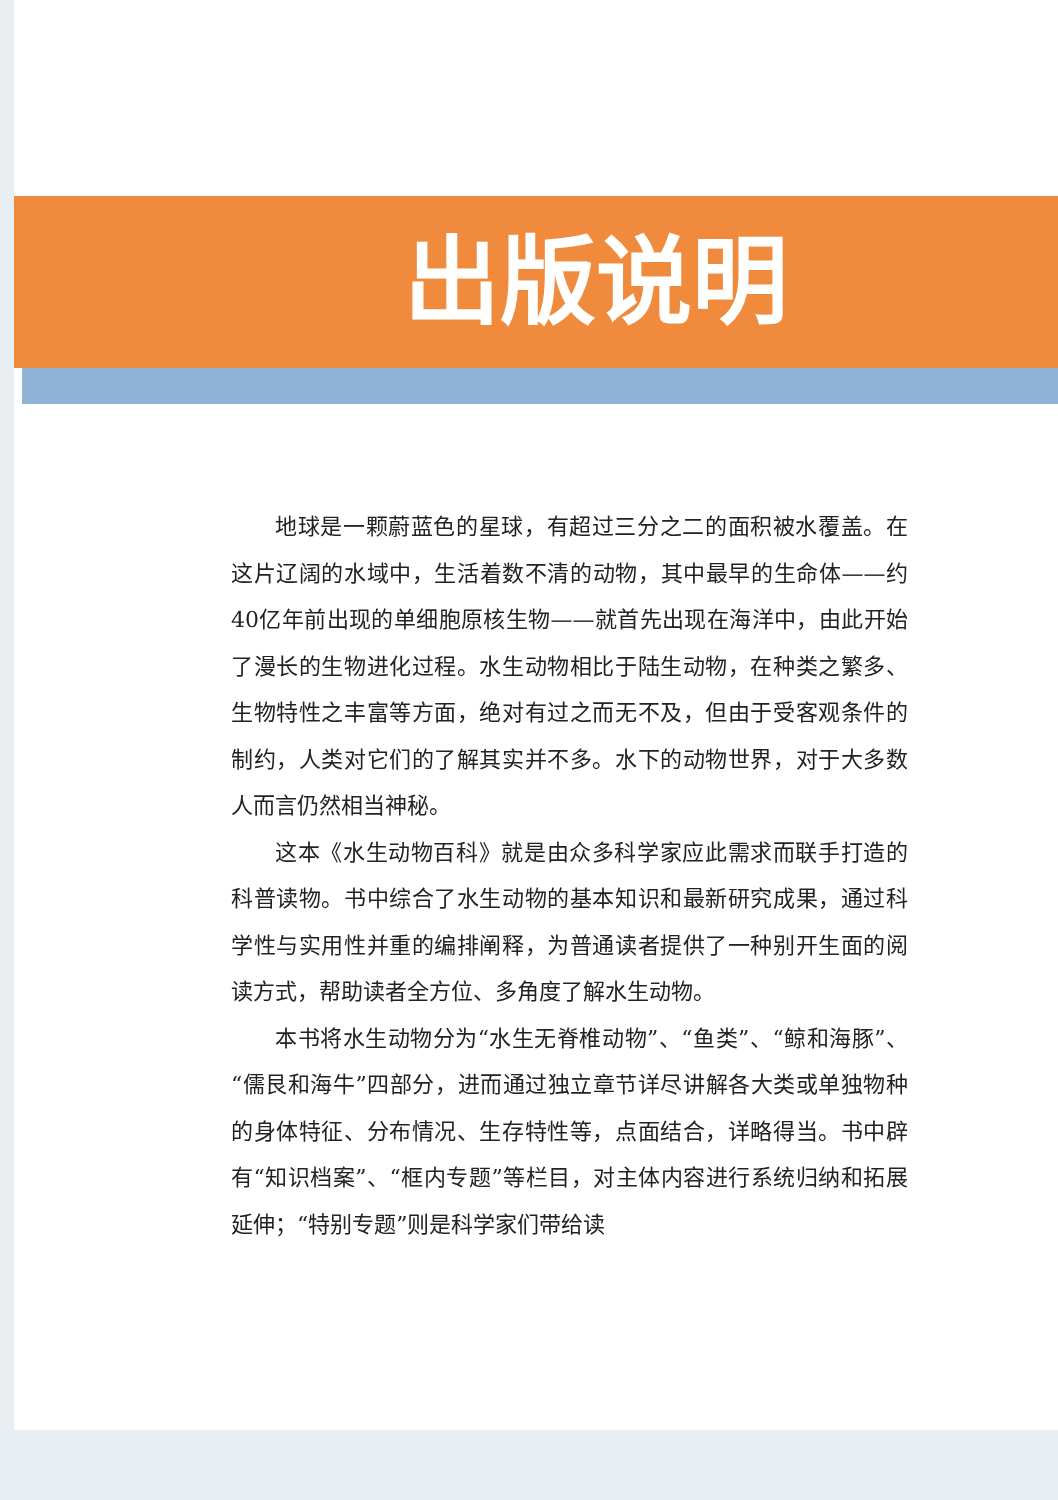出版说明
地球是一颗蔚蓝色的星球，有超过三分之二的面积被水覆盖。在这片辽阔的水域中，生活着数不清的动物，其中最早的生命体——约40亿年前出现的单细胞原核生物——就首先出现在海洋中，由此开始了漫长的生物进化过程。水生动物相比于陆生动物，在种类之繁多、生物特性之丰富等方面，绝对有过之而无不及，但由于受客观条件的制约，人类对它们的了解其实并不多。水下的动物世界，对于大多数人而言仍然相当神秘。
这本《水生动物百科》就是由众多科学家应此需求而联手打造的科普读物。书中综合了水生动物的基本知识和最新研究成果，通过科学性与实用性并重的编排阐释，为普通读者提供了一种别开生面的阅读方式，帮助读者全方位、多角度了解水生动物。
本书将水生动物分为“水生无脊椎动物”、“鱼类”、“鲸和海豚”、“儒艮和海牛”四部分，进而通过独立章节详尽讲解各大类或单独物种的身体特征、分布情况、生存特性等，点面结合，详略得当。书中辟有“知识档案”、“框内专题”等栏目，对主体内容进行系统归纳和拓展延伸；“特别专题”则是科学家们带给读